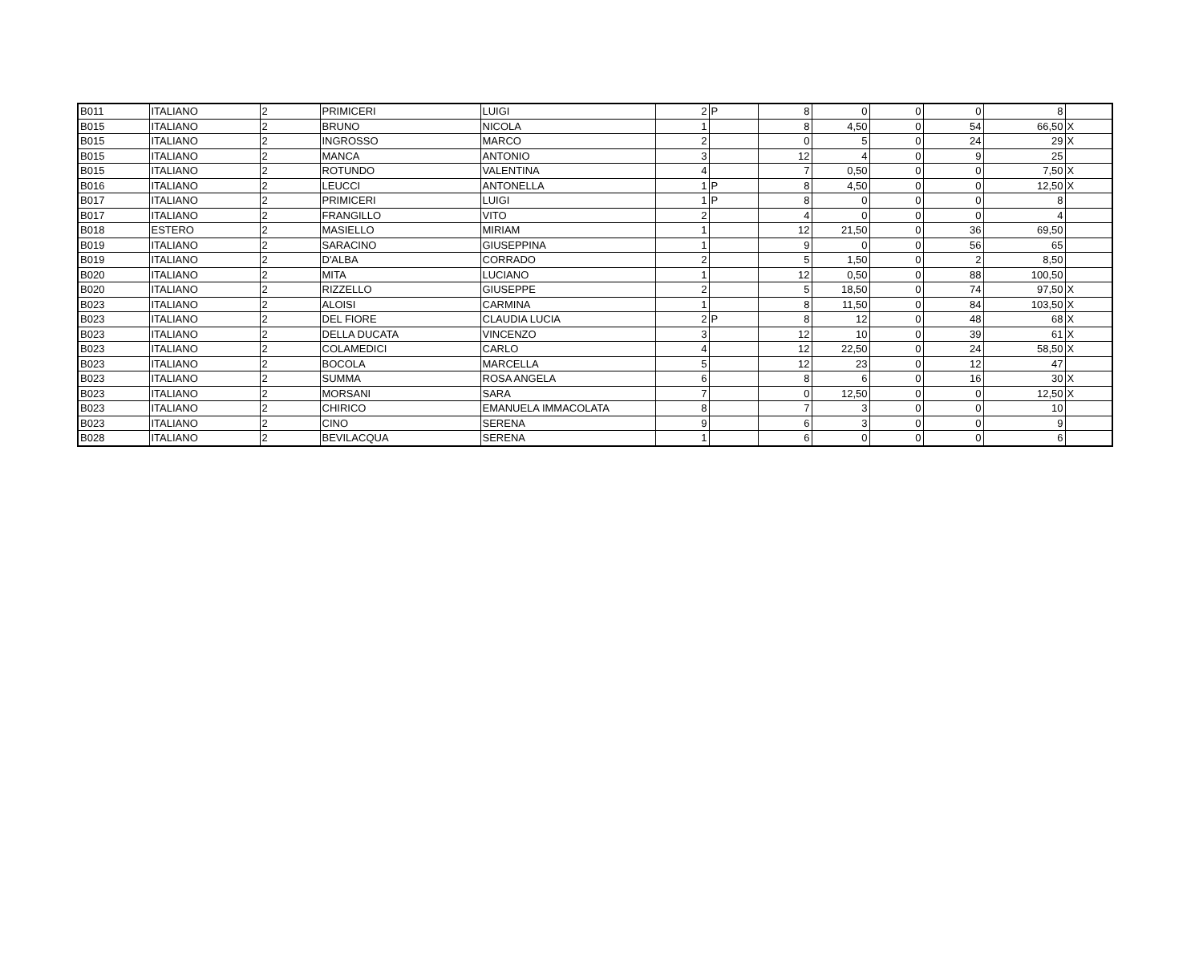| B011 | ITALIANO | 2 | PRIMICERI | LUIGI | 2 | P | 8 | 0 | 0 | 0 | 8 | |
| B015 | ITALIANO | 2 | BRUNO | NICOLA | 1 | | 8 | 4,50 | 0 | 54 | 66,50 | X |
| B015 | ITALIANO | 2 | INGROSSO | MARCO | 2 | | 0 | 5 | 0 | 24 | 29 | X |
| B015 | ITALIANO | 2 | MANCA | ANTONIO | 3 | | 12 | 4 | 0 | 9 | 25 | |
| B015 | ITALIANO | 2 | ROTUNDO | VALENTINA | 4 | | 7 | 0,50 | 0 | 0 | 7,50 | X |
| B016 | ITALIANO | 2 | LEUCCI | ANTONELLA | 1 | P | 8 | 4,50 | 0 | 0 | 12,50 | X |
| B017 | ITALIANO | 2 | PRIMICERI | LUIGI | 1 | P | 8 | 0 | 0 | 0 | 8 | |
| B017 | ITALIANO | 2 | FRANGILLO | VITO | 2 | | 4 | 0 | 0 | 0 | 4 | |
| B018 | ESTERO | 2 | MASIELLO | MIRIAM | 1 | | 12 | 21,50 | 0 | 36 | 69,50 | |
| B019 | ITALIANO | 2 | SARACINO | GIUSEPPINA | 1 | | 9 | 0 | 0 | 56 | 65 | |
| B019 | ITALIANO | 2 | D'ALBA | CORRADO | 2 | | 5 | 1,50 | 0 | 2 | 8,50 | |
| B020 | ITALIANO | 2 | MITA | LUCIANO | 1 | | 12 | 0,50 | 0 | 88 | 100,50 | |
| B020 | ITALIANO | 2 | RIZZELLO | GIUSEPPE | 2 | | 5 | 18,50 | 0 | 74 | 97,50 | X |
| B023 | ITALIANO | 2 | ALOISI | CARMINA | 1 | | 8 | 11,50 | 0 | 84 | 103,50 | X |
| B023 | ITALIANO | 2 | DEL FIORE | CLAUDIA LUCIA | 2 | P | 8 | 12 | 0 | 48 | 68 | X |
| B023 | ITALIANO | 2 | DELLA DUCATA | VINCENZO | 3 | | 12 | 10 | 0 | 39 | 61 | X |
| B023 | ITALIANO | 2 | COLAMEDICI | CARLO | 4 | | 12 | 22,50 | 0 | 24 | 58,50 | X |
| B023 | ITALIANO | 2 | BOCOLA | MARCELLA | 5 | | 12 | 23 | 0 | 12 | 47 | |
| B023 | ITALIANO | 2 | SUMMA | ROSA ANGELA | 6 | | 8 | 6 | 0 | 16 | 30 | X |
| B023 | ITALIANO | 2 | MORSANI | SARA | 7 | | 0 | 12,50 | 0 | 0 | 12,50 | X |
| B023 | ITALIANO | 2 | CHIRICO | EMANUELA IMMACOLATA | 8 | | 7 | 3 | 0 | 0 | 10 | |
| B023 | ITALIANO | 2 | CINO | SERENA | 9 | | 6 | 3 | 0 | 0 | 9 | |
| B028 | ITALIANO | 2 | BEVILACQUA | SERENA | 1 | | 6 | 0 | 0 | 0 | 6 | |